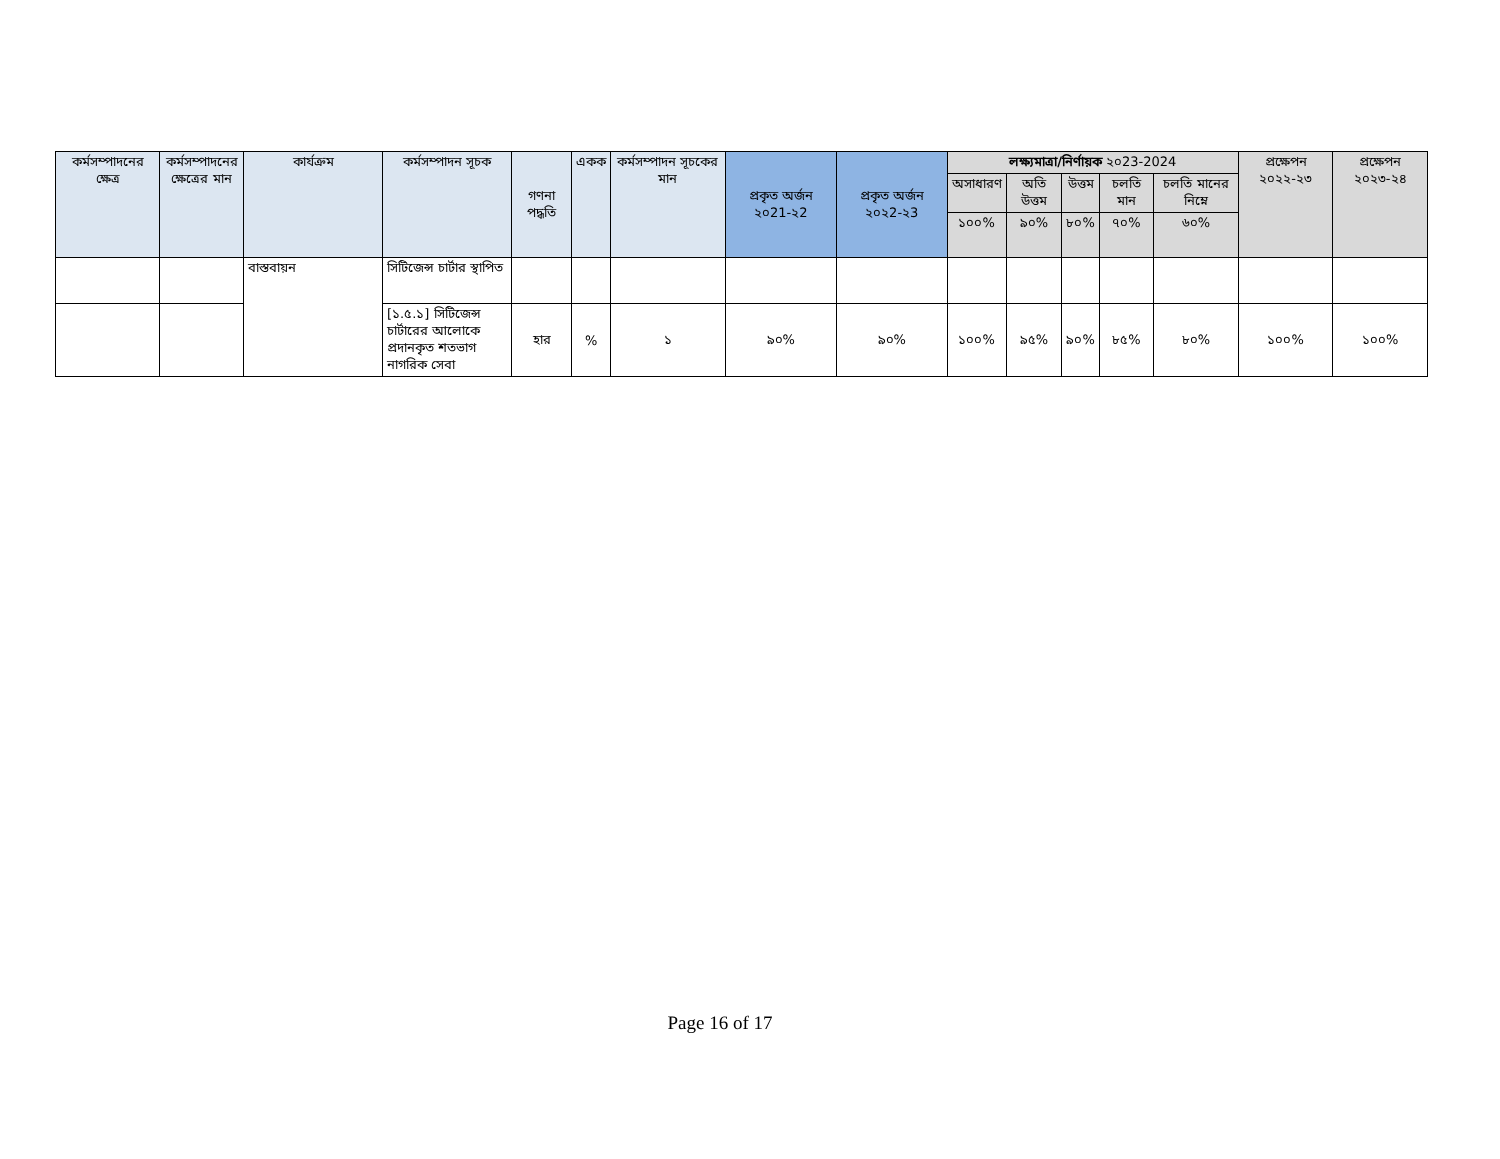| কর্মসম্পাদনের ক্ষেত্র | কর্মসম্পাদনের ক্ষেত্রের মান | কার্যক্রম | কর্মসম্পাদন সূচক | গণনা পদ্ধতি | একক | কর্মসম্পাদন সূচকের মান | প্রকৃত অর্জন ২০21-২2 | প্রকৃত অর্জন ২০২2-২3 | লক্ষ্যমাত্রা/নির্ণায়ক ২০23-2024 | | | | | প্রক্ষেপন ২০২২-২৩ | প্রক্ষেপন ২০২৩-২৪ |
| --- | --- | --- | --- | --- | --- | --- | --- | --- | --- | --- | --- | --- | --- | --- | --- |
| | | | | | | | | | অসাধারণ | অতি উত্তম | উত্তম | চলতি মান | চলতি মানের নিম্নে | | |
| | | | | | | | | | ১০০% | ৯০% | ৮০% | ৭০% | ৬০% | | |
| | | বাস্তবায়ন | সিটিজেন্স চার্টার স্থাপিত | | | | | | | | | | | | |
| | | | [১.৫.১] সিটিজেন্স চার্টারের আলোকে প্রদানকৃত শতভাগ নাগরিক সেবা | হার | % | ১ | ৯০% | ৯০% | ১০০% | ৯৫% | ৯০% | ৮৫% | ৮০% | ১০০% | ১০০% |
Page 16 of 17